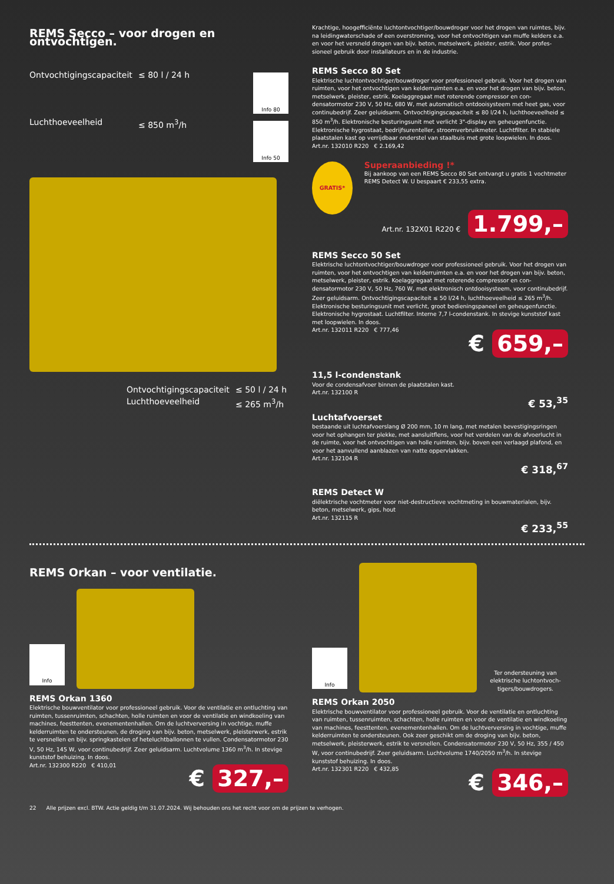REMS Secco – voor drogen en ontvochtigen.
Ontvochtigingscapaciteit ≤ 80 l / 24 h Luchthoeveelheid ≤ 850 m<sup>3</sup>/h
Info 80
Info 50
Ontvochtigingscapaciteit ≤ 50 l / 24 h Luchthoeveelheid ≤ 265 m<sup>3</sup>/h
Krachtige, hoogefficiënte luchtontvochtiger/bouwdroger voor het drogen van ruimtes, bijv. na leidingwaterschade of een overstroming, voor het ontvochtigen van muffe kelders e.a. en voor het versneld drogen van bijv. beton, metselwerk, pleister, estrik. Voor profes­sioneel gebruik door installateurs en in de industrie.
REMS Secco 80 Set
Elektrische luchtontvochtiger/bouwdroger voor professioneel gebruik. Voor het drogen van ruimten, voor het ontvochtigen van kelderruimten e.a. en voor het drogen van bijv. beton, metselwerk, pleister, estrik. Koelaggregaat met roterende compressor en con­densatormotor 230 V, 50 Hz, 680 W, met automatisch ontdooisysteem met heet gas, voor continubedrijf. Zeer geluidsarm. Ontvochtigingscapaciteit ≤ 80 l/24 h, luchthoeveelheid ≤ 850 m<sup>3</sup>/h. Elektronische besturingsunit met verlicht 3"-display en geheugenfunctie. Elektronische hygrostaat, bedrijfsurenteller, stroomverbruikmeter. Luchtfilter. In stabiele plaatstalen kast op verrijdbaar onderstel van staalbuis met grote loopwielen. In doos.
Art.nr. 132010 R220 € 2.169,42
GRATIS*
Superaanbieding !*
Bij aankoop van een REMS Secco 80 Set ontvangt u gratis 1 vochtmeter REMS Detect W. U bespaart € 233,55 extra.
Art.nr. 132X01 R220 € 1.799,–
REMS Secco 50 Set
Elektrische luchtontvochtiger/bouwdroger voor professioneel gebruik. Voor het drogen van ruimten, voor het ontvochtigen van kelderruimten e.a. en voor het drogen van bijv. beton, metselwerk, pleister, estrik. Koelaggregaat met roterende compressor en con­densatormotor 230 V, 50 Hz, 760 W, met elektronisch ontdooisysteem, voor continubedrijf. Zeer geluidsarm. Ontvochtigingscapaciteit ≤ 50 l/24 h, luchthoeveelheid ≤ 265 m<sup>3</sup>/h. Elektronische besturingsunit met verlicht, groot bedieningspaneel en geheugenfunctie. Elektronische hygrostaat. Luchtfilter. Interne 7,7 l-condenstank. In stevige kunststof kast met loopwielen. In doos.
Art.nr. 132011 R220 € 777,46
€ 659,–
11,5 l-condenstank
Voor de condensafvoer binnen de plaatstalen kast.
Art.nr. 132100 R
€ 53,<sup>35</sup>
Luchtafvoerset
bestaande uit luchtafvoerslang Ø 200 mm, 10 m lang, met metalen bevestigingsringen voor het ophangen ter plekke, met aansluitflens, voor het verdelen van de afvoerlucht in de ruimte, voor het ontvochtigen van holle ruimten, bijv. boven een verlaagd plafond, en voor het aanvullend aanblazen van natte oppervlakken.
Art.nr. 132104 R
€ 318,<sup>67</sup>
REMS Detect W
diëlektrische vochtmeter voor niet-destructieve vochtmeting in bouwmaterialen, bijv. beton, metselwerk, gips, hout
Art.nr. 132115 R
€ 233,<sup>55</sup>
REMS Orkan – voor ventilatie.
Info
REMS Orkan 1360
Elektrische bouwventilator voor professioneel gebruik. Voor de ventilatie en ontluchting van ruimten, tussenruimten, schachten, holle ruimten en voor de ventilatie en windkoe­ling van machines, feesttenten, evenementenhallen. Om de luchtverversing in vochtige, muffe kelderruimten te ondersteunen, de droging van bijv. beton, metselwerk, pleister­werk, estrik te versnellen en bijv. springkastelen of heteluchtballonnen te vullen. Con­densatormotor 230 V, 50 Hz, 145 W, voor continubedrijf. Zeer geluidsarm. Luchtvolume 1360 m<sup>3</sup>/h. In stevige kunststof behuizing. In doos.
Art.nr. 132300 R220 € 410,01
€ 327,–
Info
Ter ondersteuning van elektrische luchtontvoch­tigers/bouwdrogers.
REMS Orkan 2050
Elektrische bouwventilator voor professioneel gebruik. Voor de ventilatie en ontluchting van ruimten, tussenruimten, schachten, holle ruimten en voor de ventilatie en windkoe­ling van machines, feesttenten, evenementenhallen. Om de luchtverversing in vochtige, muffe kelderruimten te ondersteunen. Ook zeer geschikt om de droging van bijv. beton, metselwerk, pleisterwerk, estrik te versnellen. Condensatormotor 230 V, 50 Hz, 355 / 450 W, voor continubedrijf. Zeer geluidsarm. Luchtvolume 1740/2050 m<sup>3</sup>/h. In stevige kunststof be­huizing. In doos.
Art.nr. 132301 R220 € 432,85
€ 346,–
22 Alle prijzen excl. BTW. Actie geldig t/m 31.07.2024. Wij behouden ons het recht voor om de prijzen te verhogen.